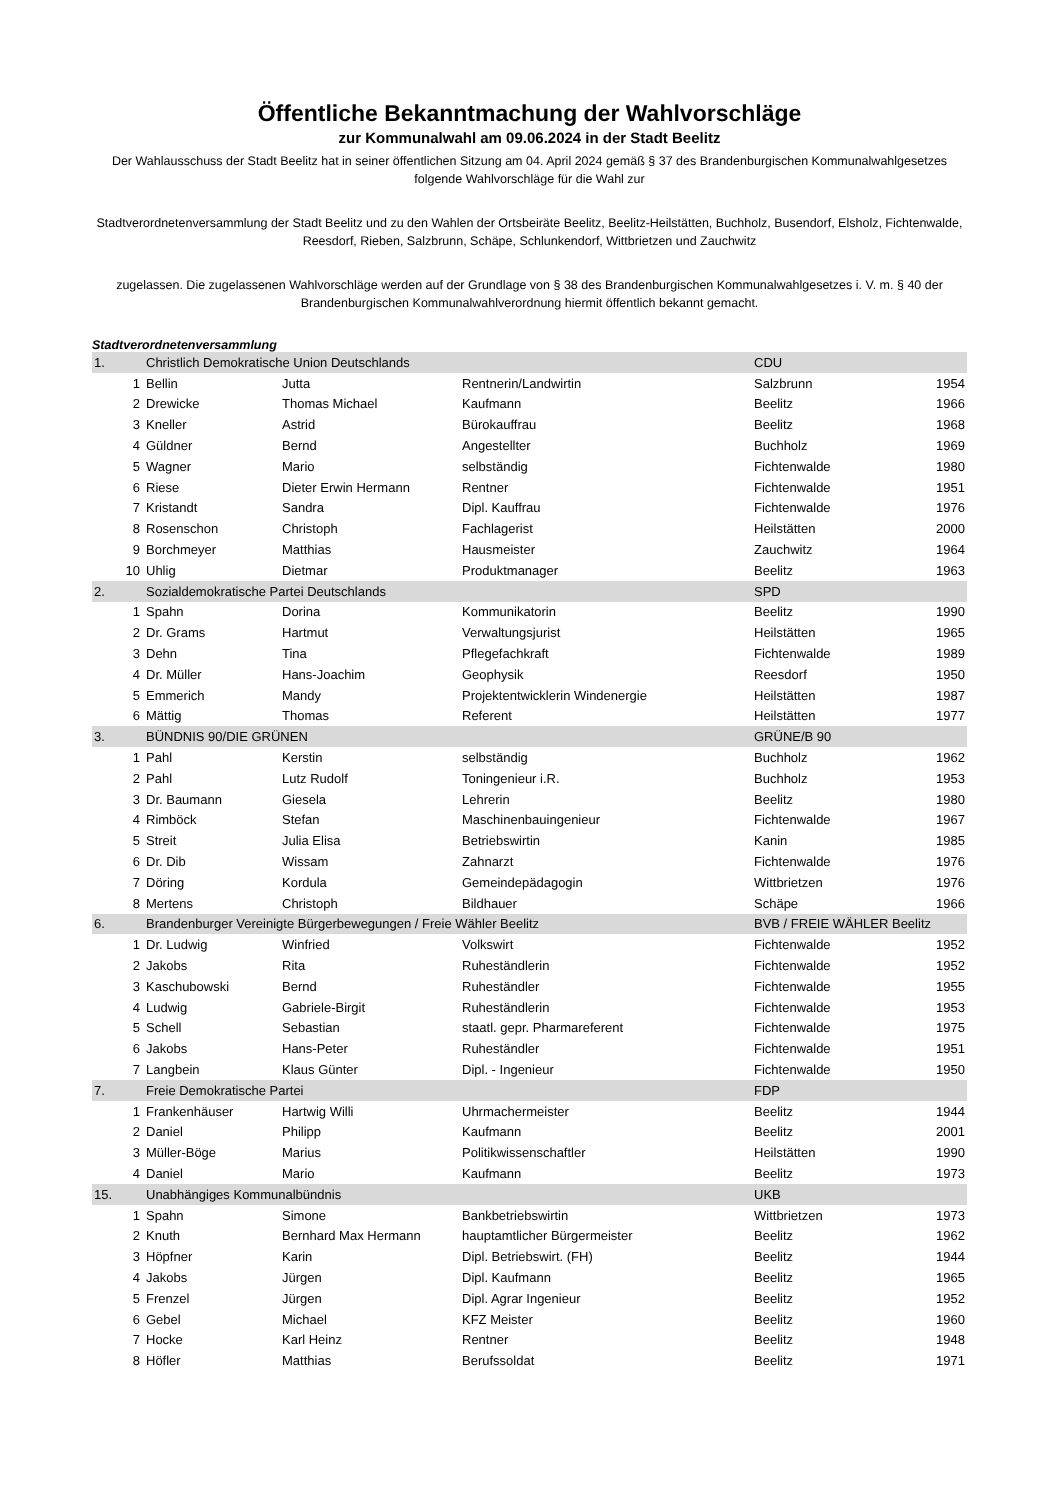Öffentliche Bekanntmachung der Wahlvorschläge
zur Kommunalwahl am 09.06.2024 in der Stadt Beelitz
Der Wahlausschuss der Stadt Beelitz hat in seiner öffentlichen Sitzung am 04. April 2024 gemäß § 37 des Brandenburgischen Kommunalwahlgesetzes folgende Wahlvorschläge für die Wahl zur
Stadtverordnetenversammlung der Stadt Beelitz und zu den Wahlen der Ortsbeiräte Beelitz, Beelitz-Heilstätten, Buchholz, Busendorf, Elsholz, Fichtenwalde, Reesdorf, Rieben, Salzbrunn, Schäpe, Schlunkendorf, Wittbrietzen und Zauchwitz
zugelassen. Die zugelassenen Wahlvorschläge werden auf der Grundlage von § 38 des Brandenburgischen Kommunalwahlgesetzes i. V. m. § 40 der Brandenburgischen Kommunalwahlverordnung hiermit öffentlich bekannt gemacht.
Stadtverordnetenversammlung
| 1. | Christlich Demokratische Union Deutschlands | | | CDU | |
| 1 | Bellin | Jutta | Rentnerin/Landwirtin | Salzbrunn | 1954 |
| 2 | Drewicke | Thomas Michael | Kaufmann | Beelitz | 1966 |
| 3 | Kneller | Astrid | Bürokauffrau | Beelitz | 1968 |
| 4 | Güldner | Bernd | Angestellter | Buchholz | 1969 |
| 5 | Wagner | Mario | selbständig | Fichtenwalde | 1980 |
| 6 | Riese | Dieter Erwin Hermann | Rentner | Fichtenwalde | 1951 |
| 7 | Kristandt | Sandra | Dipl. Kauffrau | Fichtenwalde | 1976 |
| 8 | Rosenschon | Christoph | Fachlagerist | Heilstätten | 2000 |
| 9 | Borchmeyer | Matthias | Hausmeister | Zauchwitz | 1964 |
| 10 | Uhlig | Dietmar | Produktmanager | Beelitz | 1963 |
| 2. | Sozialdemokratische Partei Deutschlands | | | SPD | |
| 1 | Spahn | Dorina | Kommunikatorin | Beelitz | 1990 |
| 2 | Dr. Grams | Hartmut | Verwaltungsjurist | Heilstätten | 1965 |
| 3 | Dehn | Tina | Pflegefachkraft | Fichtenwalde | 1989 |
| 4 | Dr. Müller | Hans-Joachim | Geophysik | Reesdorf | 1950 |
| 5 | Emmerich | Mandy | Projektentwicklerin Windenergie | Heilstätten | 1987 |
| 6 | Mättig | Thomas | Referent | Heilstätten | 1977 |
| 3. | BÜNDNIS 90/DIE GRÜNEN | | | GRÜNE/B 90 | |
| 1 | Pahl | Kerstin | selbständig | Buchholz | 1962 |
| 2 | Pahl | Lutz Rudolf | Toningenieur i.R. | Buchholz | 1953 |
| 3 | Dr. Baumann | Giesela | Lehrerin | Beelitz | 1980 |
| 4 | Rimböck | Stefan | Maschinenbauingenieur | Fichtenwalde | 1967 |
| 5 | Streit | Julia Elisa | Betriebswirtin | Kanin | 1985 |
| 6 | Dr. Dib | Wissam | Zahnarzt | Fichtenwalde | 1976 |
| 7 | Döring | Kordula | Gemeindepädagogin | Wittbrietzen | 1976 |
| 8 | Mertens | Christoph | Bildhauer | Schäpe | 1966 |
| 6. | Brandenburger Vereinigte Bürgerbewegungen / Freie Wähler Beelitz | | | BVB / FREIE WÄHLER Beelitz | |
| 1 | Dr. Ludwig | Winfried | Volkswirt | Fichtenwalde | 1952 |
| 2 | Jakobs | Rita | Ruheständlerin | Fichtenwalde | 1952 |
| 3 | Kaschubowski | Bernd | Ruheständler | Fichtenwalde | 1955 |
| 4 | Ludwig | Gabriele-Birgit | Ruheständlerin | Fichtenwalde | 1953 |
| 5 | Schell | Sebastian | staatl. gepr. Pharmareferent | Fichtenwalde | 1975 |
| 6 | Jakobs | Hans-Peter | Ruheständler | Fichtenwalde | 1951 |
| 7 | Langbein | Klaus Günter | Dipl. - Ingenieur | Fichtenwalde | 1950 |
| 7. | Freie Demokratische Partei | | | FDP | |
| 1 | Frankenhäuser | Hartwig Willi | Uhrmachermeister | Beelitz | 1944 |
| 2 | Daniel | Philipp | Kaufmann | Beelitz | 2001 |
| 3 | Müller-Böge | Marius | Politikwissenschaftler | Heilstätten | 1990 |
| 4 | Daniel | Mario | Kaufmann | Beelitz | 1973 |
| 15. | Unabhängiges Kommunalbündnis | | | UKB | |
| 1 | Spahn | Simone | Bankbetriebswirtin | Wittbrietzen | 1973 |
| 2 | Knuth | Bernhard Max Hermann | hauptamtlicher Bürgermeister | Beelitz | 1962 |
| 3 | Höpfner | Karin | Dipl. Betriebswirt. (FH) | Beelitz | 1944 |
| 4 | Jakobs | Jürgen | Dipl. Kaufmann | Beelitz | 1965 |
| 5 | Frenzel | Jürgen | Dipl. Agrar Ingenieur | Beelitz | 1952 |
| 6 | Gebel | Michael | KFZ Meister | Beelitz | 1960 |
| 7 | Hocke | Karl Heinz | Rentner | Beelitz | 1948 |
| 8 | Höfler | Matthias | Berufssoldat | Beelitz | 1971 |